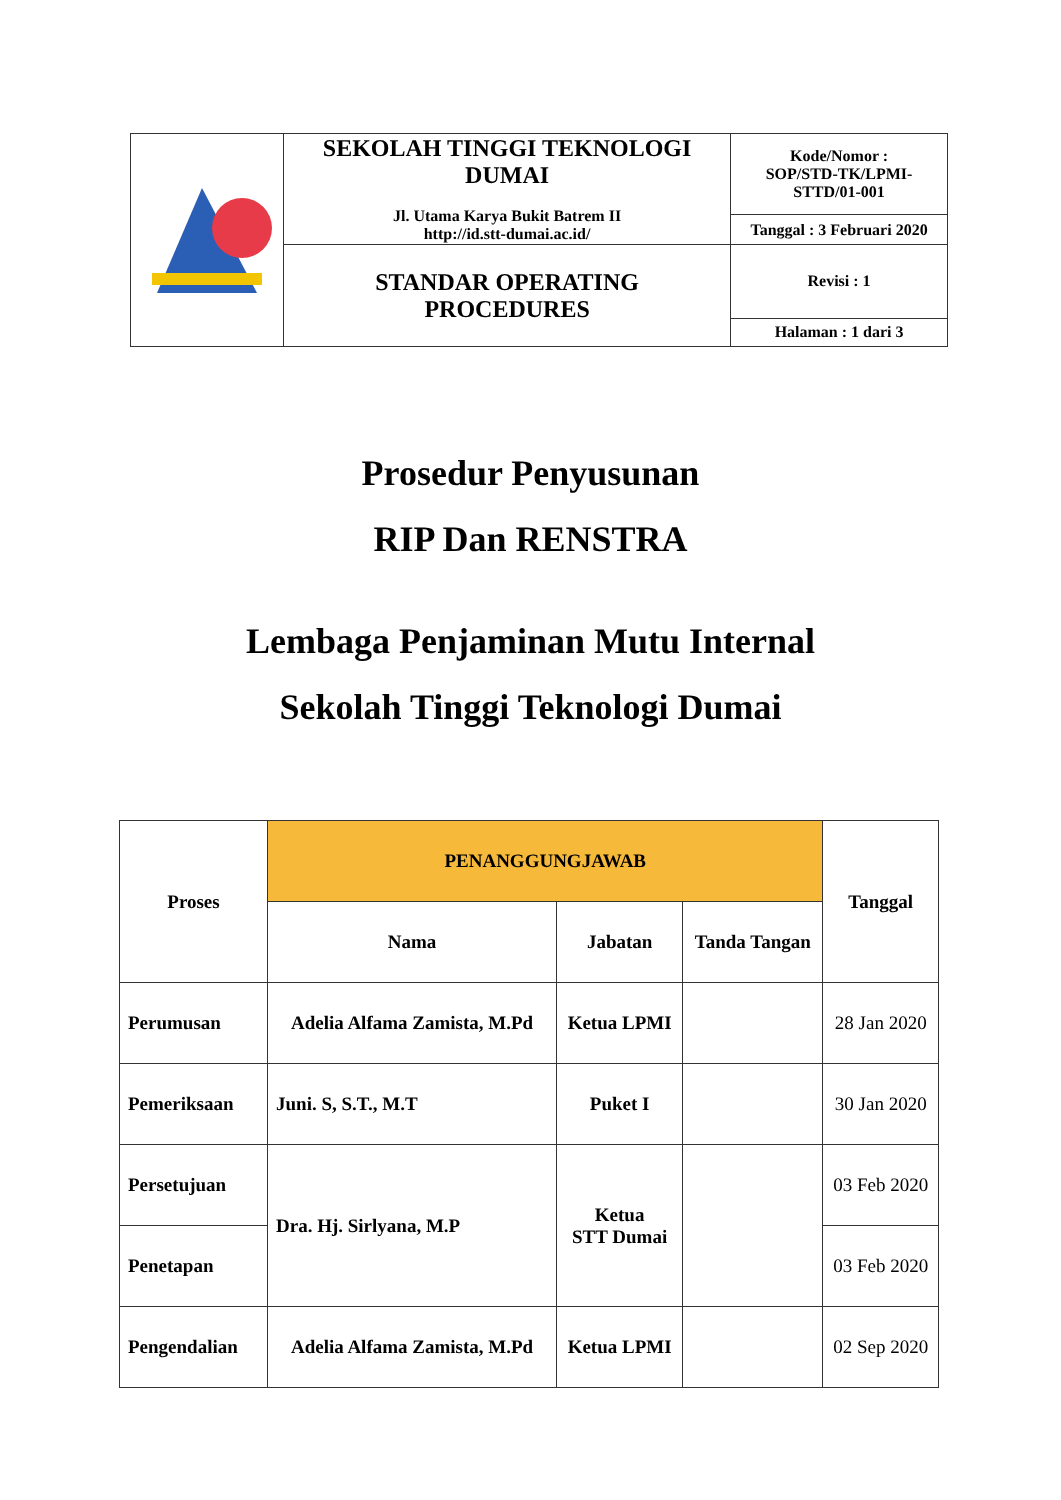| | SEKOLAH TINGGI TEKNOLOGI DUMAI Jl. Utama Karya Bukit Batrem II http://id.stt-dumai.ac.id/ | Kode/Nomor : SOP/STD-TK/LPMI- STTD/01-001 |
| | | Tanggal : 3 Februari 2020 |
| | STANDAR OPERATING PROCEDURES | Revisi : 1 |
| | | Halaman : 1 dari 3 |
Prosedur Penyusunan
RIP Dan RENSTRA
Lembaga Penjaminan Mutu Internal
Sekolah Tinggi Teknologi Dumai
| Proses | PENANGGUNGJAWAB | | | Tanggal |
| --- | --- | --- | --- | --- |
| | Nama | Jabatan | Tanda Tangan | |
| Perumusan | Adelia Alfama Zamista, M.Pd | Ketua LPMI | | 28 Jan 2020 |
| Pemeriksaan | Juni. S, S.T., M.T | Puket I | | 30 Jan 2020 |
| Persetujuan | Dra. Hj. Sirlyana, M.P | Ketua STT Dumai | | 03 Feb 2020 |
| Penetapan | | | | 03 Feb 2020 |
| Pengendalian | Adelia Alfama Zamista, M.Pd | Ketua LPMI | | 02 Sep 2020 |